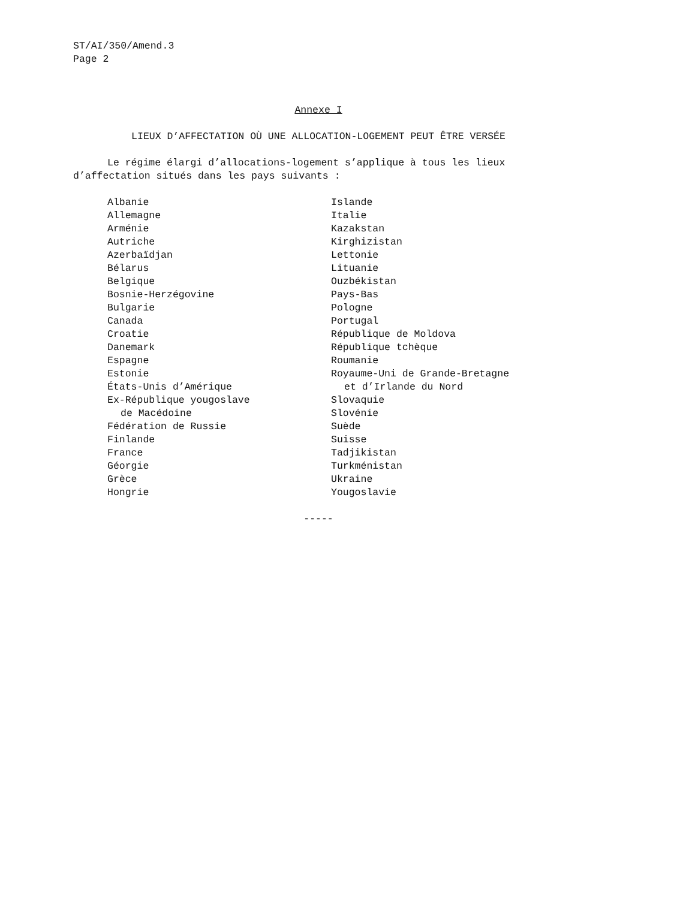ST/AI/350/Amend.3
Page 2
Annexe I
LIEUX D’AFFECTATION OÙ UNE ALLOCATION-LOGEMENT PEUT ÊTRE VERSÉE
Le régime élargi d’allocations-logement s’applique à tous les lieux d’affectation situés dans les pays suivants :
Albanie
Allemagne
Arménie
Autriche
Azerbaïdjan
Bélarus
Belgique
Bosnie-Herzégovine
Bulgarie
Canada
Croatie
Danemark
Espagne
Estonie
États-Unis d’Amérique
Ex-République yougoslave
de Macédoine
Fédération de Russie
Finlande
France
Géorgie
Grèce
Hongrie
Islande
Italie
Kazakstan
Kirghizistan
Lettonie
Lituanie
Ouzbékistan
Pays-Bas
Pologne
Portugal
République de Moldova
République tchèque
Roumanie
Royaume-Uni de Grande-Bretagne
et d’Irlande du Nord
Slovaquie
Slovénie
Suède
Suisse
Tadjikistan
Turkménistan
Ukraine
Yougoslavie
-----